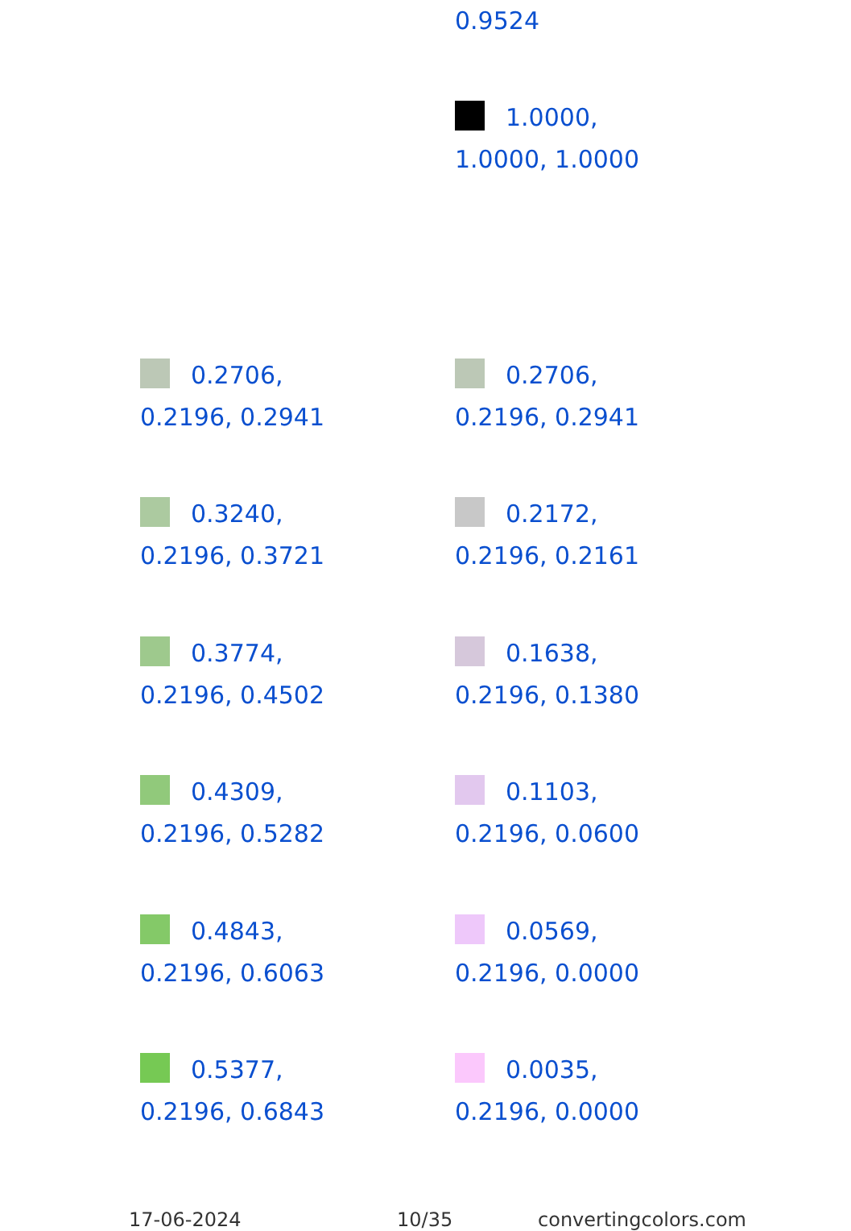0.9524
1.0000, 1.0000, 1.0000
0.2706, 0.2196, 0.2941
0.2706, 0.2196, 0.2941
0.3240, 0.2196, 0.3721
0.2172, 0.2196, 0.2161
0.3774, 0.2196, 0.4502
0.1638, 0.2196, 0.1380
0.4309, 0.2196, 0.5282
0.1103, 0.2196, 0.0600
0.4843, 0.2196, 0.6063
0.0569, 0.2196, 0.0000
0.5377, 0.2196, 0.6843
0.0035, 0.2196, 0.0000
17-06-2024 10/35 convertingcolors.com